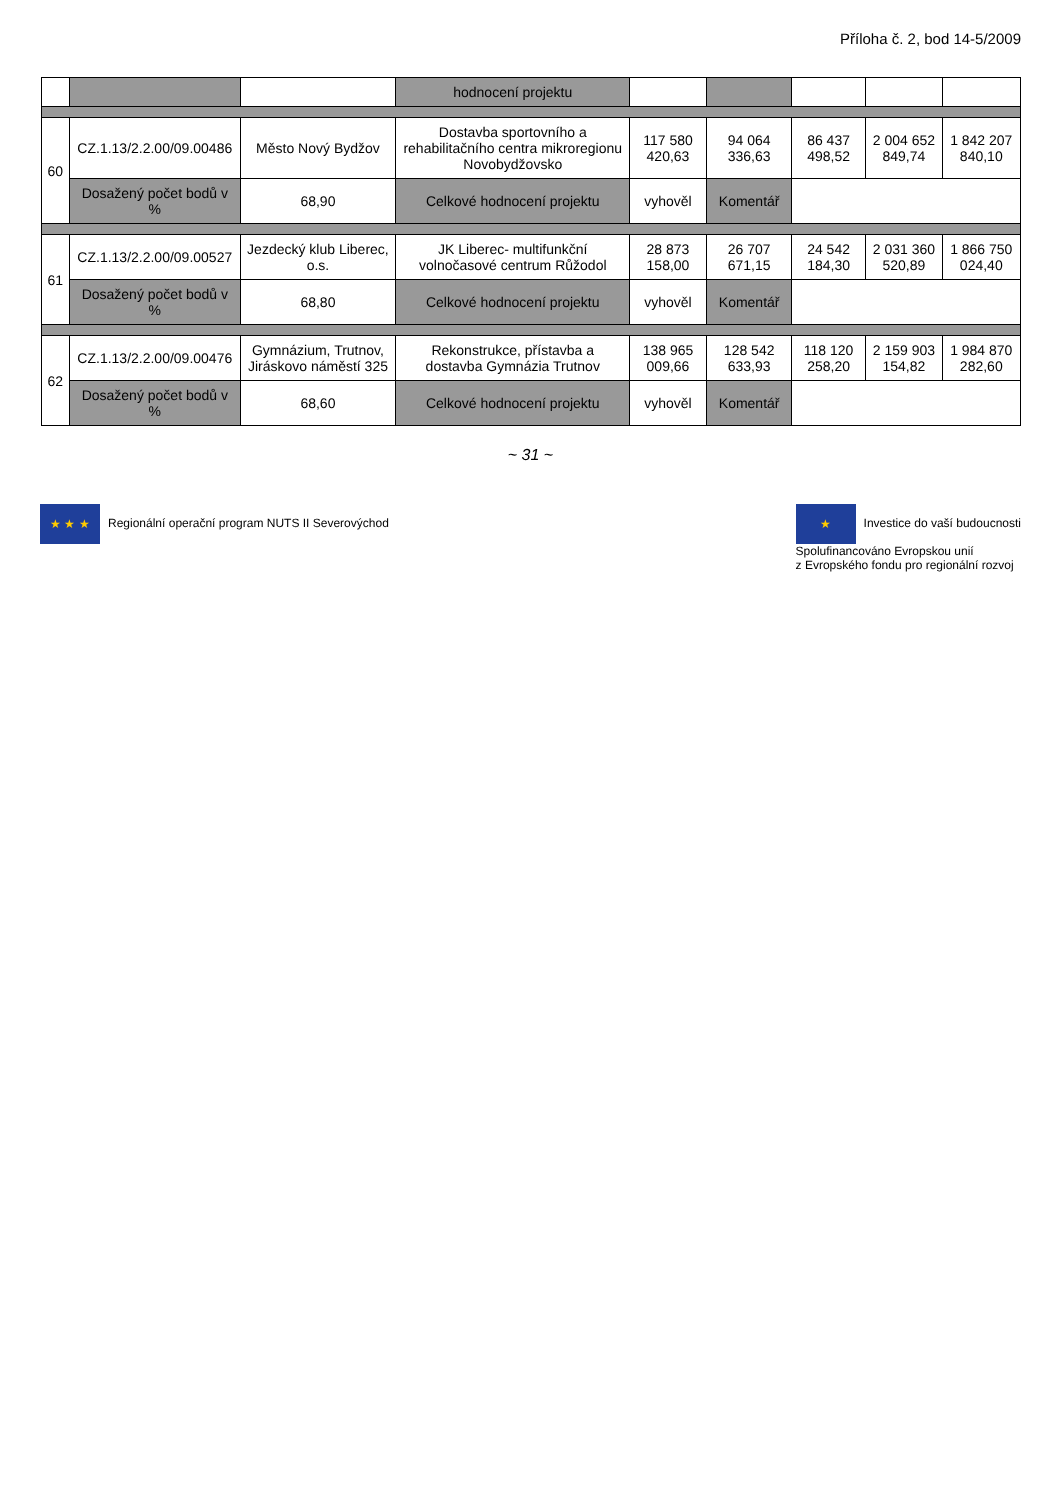Příloha č. 2, bod 14-5/2009
| | | | hodnocení projektu | | | | | |
| 60 | CZ.1.13/2.2.00/09.00486 | Město Nový Bydžov | Dostavba sportovního a rehabilitačního centra mikroregionu Novobydžovsko | 117 580 420,63 | 94 064 336,63 | 86 437 498,52 | 2 004 652 849,74 | 1 842 207 840,10 |
| | Dosažený počet bodů v % | 68,90 | Celkové hodnocení projektu | vyhověl | Komentář | | | |
| 61 | CZ.1.13/2.2.00/09.00527 | Jezdecký klub Liberec, o.s. | JK Liberec- multifunkční volnočasové centrum Růžodol | 28 873 158,00 | 26 707 671,15 | 24 542 184,30 | 2 031 360 520,89 | 1 866 750 024,40 |
| | Dosažený počet bodů v % | 68,80 | Celkové hodnocení projektu | vyhověl | Komentář | | | |
| 62 | CZ.1.13/2.2.00/09.00476 | Gymnázium, Trutnov, Jiráskovo náměstí 325 | Rekonstrukce, přístavba a dostavba Gymnázia Trutnov | 138 965 009,66 | 128 542 633,93 | 118 120 258,20 | 2 159 903 154,82 | 1 984 870 282,60 |
| | Dosažený počet bodů v % | 68,60 | Celkové hodnocení projektu | vyhověl | Komentář | | | |
~ 31 ~
★ ★ ★ Regionální operační program NUTS II Severovýchod
★ Investice do vaší budoucnosti
Spolufinancováno Evropskou unií
z Evropského fondu pro regionální rozvoj